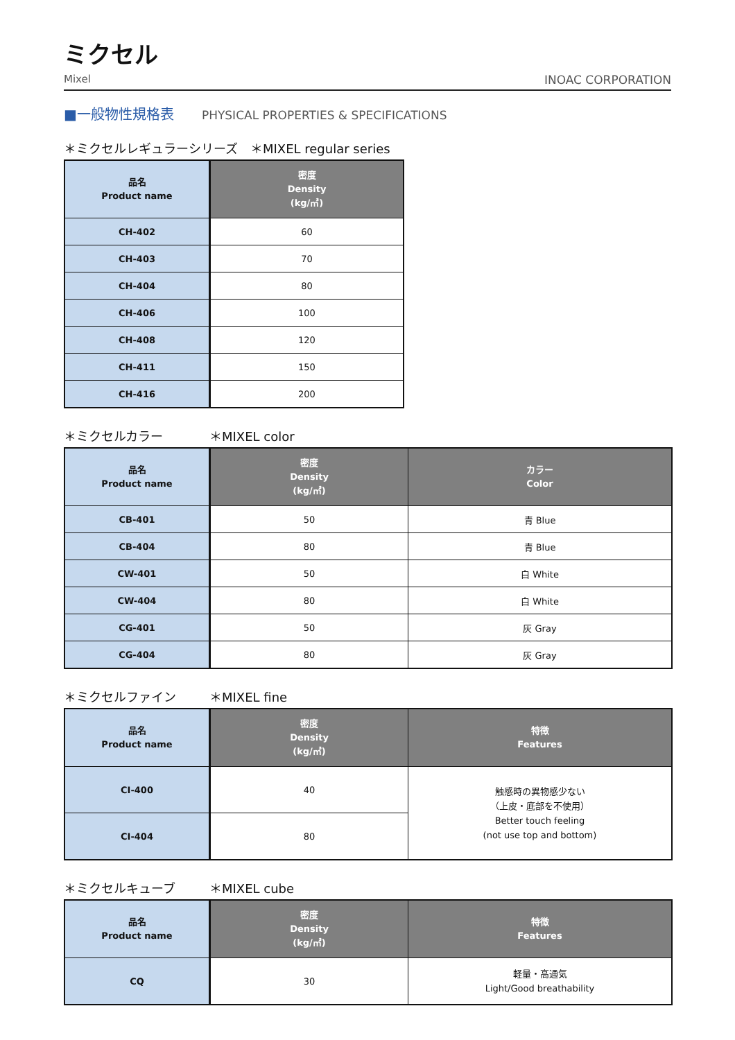ミクセル
Mixel INOAC CORPORATION
■一般物性規格表 PHYSICAL PROPERTIES & SPECIFICATIONS
＊ミクセルレギュラーシリーズ　＊MIXEL regular series
| 品名 Product name | 密度 Density (kg/㎥) |
| --- | --- |
| CH-402 | 60 |
| CH-403 | 70 |
| CH-404 | 80 |
| CH-406 | 100 |
| CH-408 | 120 |
| CH-411 | 150 |
| CH-416 | 200 |
＊ミクセルカラー ＊MIXEL color
| 品名 Product name | 密度 Density (kg/㎥) | カラー Color |
| --- | --- | --- |
| CB-401 | 50 | 青 Blue |
| CB-404 | 80 | 青 Blue |
| CW-401 | 50 | 白 White |
| CW-404 | 80 | 白 White |
| CG-401 | 50 | 灰 Gray |
| CG-404 | 80 | 灰 Gray |
＊ミクセルファイン ＊MIXEL fine
| 品名 Product name | 密度 Density (kg/㎥) | 特徴 Features |
| --- | --- | --- |
| CI-400 | 40 | 触感時の異物感少ない （上皮・底部を不使用） Better touch feeling (not use top and bottom) |
| CI-404 | 80 | |
＊ミクセルキューブ ＊MIXEL cube
| 品名 Product name | 密度 Density (kg/㎥) | 特徴 Features |
| --- | --- | --- |
| CQ | 30 | 軽量・高通気 Light/Good breathability |